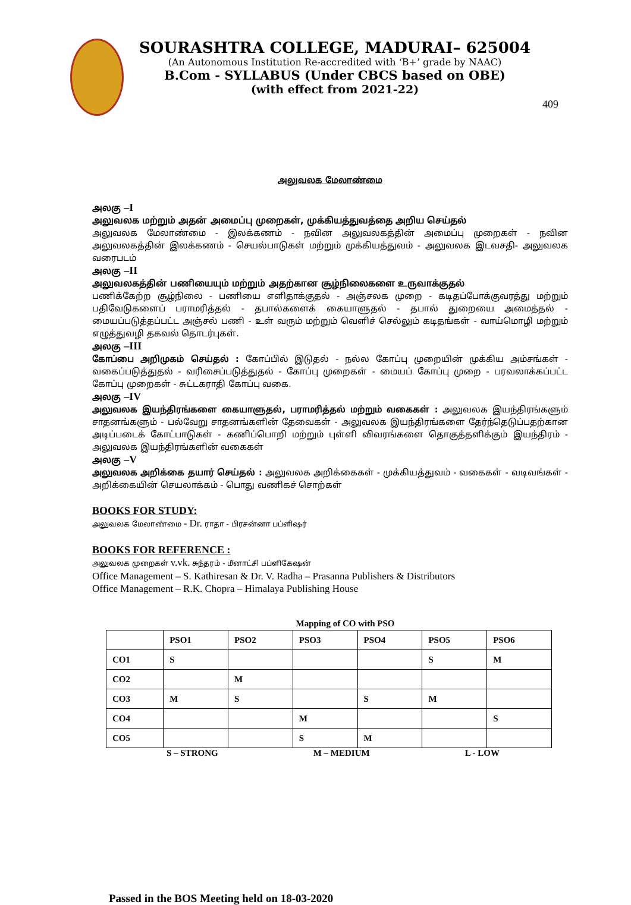SOURASHTRA COLLEGE, MADURAI– 625004
(An Autonomous Institution Re-accredited with ‘B+’ grade by NAAC)
B.Com - SYLLABUS (Under CBCS based on OBE)
(with effect from 2021-22)
409
அலுவலக மேலாண்மை
அலகு –I
அலுவலக மற்றும் அதன் அமைப்பு முறைகள், முக்கியத்துவத்தை அறிய செய்தல்
அலுவலக மேலாண்மை - இலக்கணம் - நவின அலுவலகத்தின் அமைப்பு முறைகள் - நவின அலுவலகத்தின் இலக்கணம் - செயல்பாடுகள் மற்றும் முக்கியத்துவம் - அலுவலக இடவசதி- அலுவலக வரைபடம்
அலகு –II
அலுவலகத்தின் பணியையும் மற்றும் அதற்கான சூழ்நிலைகளை உருவாக்குதல்
பணிக்கேற்ற சூழ்நிலை - பணியை எளிதாக்குதல் - அஞ்சலக முறை - கடிதப்போக்குவரத்து மற்றும் பதிவேடுகளைப் பராமரித்தல் - தபால்களைக் கையாளுதல் - தபால் துறையை அமைத்தல் - மையப்படுத்தப்பட்ட அஞ்சல் பணி - உள் வரும் மற்றும் வெளிச் செல்லும் கடிதங்கள் - வாய்மொழி மற்றும் எழுத்துவழி தகவல் தொடர்புகள்.
அலகு –III
கோப்பை அறிமுகம் செய்தல் : கோப்பில் இடுதல் - நல்ல கோப்பு முறையின் முக்கிய அம்சங்கள் - வகைப்படுத்துதல் - வரிசைப்படுத்துதல் - கோப்பு முறைகள் - மையப் கோப்பு முறை - பரவலாக்கப்பட்ட கோப்பு முறைகள் - சுட்டகராதி கோப்பு வகை.
அலகு –IV
அலுவலக இயந்திரங்களை கையாளுதல், பராமரித்தல் மற்றும் வகைகள் : அலுவலக இயந்திரங்களும் சாதனங்களும் - பல்வேறு சாதனங்களின் தேவைகள் - அலுவலக இயந்திரங்களை தேர்ந்தெடுப்பதற்கான அடிப்படைக் கோட்பாடுகள் - கணிப்பொறி மற்றும் புள்ளி விவரங்களை தொகுத்தளிக்கும் இயந்திரம் - அலுவலக இயந்திரங்களின் வகைகள்
அலகு –V
அலுவலக அறிக்கை தயார் செய்தல் : அலுவலக அறிக்கைகள் - முக்கியத்துவம் - வகைகள் - வடிவங்கள் - அறிக்கையின் செயலாக்கம் - பொது வணிகச் சொற்கள்
BOOKS FOR STUDY:
அலுவலக மேலாண்மை - Dr. ராதா - பிரசன்னா பப்ளிஷர்
BOOKS FOR REFERENCE :
அலுவலக முறைகள் v.vk. சுந்தரம் - மீனாட்சி பப்ளிகேஷன்
Office Management – S. Kathiresan & Dr. V. Radha – Prasanna Publishers & Distributors
Office Management – R.K. Chopra – Himalaya Publishing House
Mapping of CO with PSO
| | PSO1 | PSO2 | PSO3 | PSO4 | PSO5 | PSO6 |
| --- | --- | --- | --- | --- | --- | --- |
| CO1 | S | | | | S | M |
| CO2 | | M | | | | |
| CO3 | M | S | | S | M | |
| CO4 | | | M | | | S |
| CO5 | | | S | M | | |
S – STRONG M – MEDIUM L - LOW
Passed in the BOS Meeting held on 18-03-2020